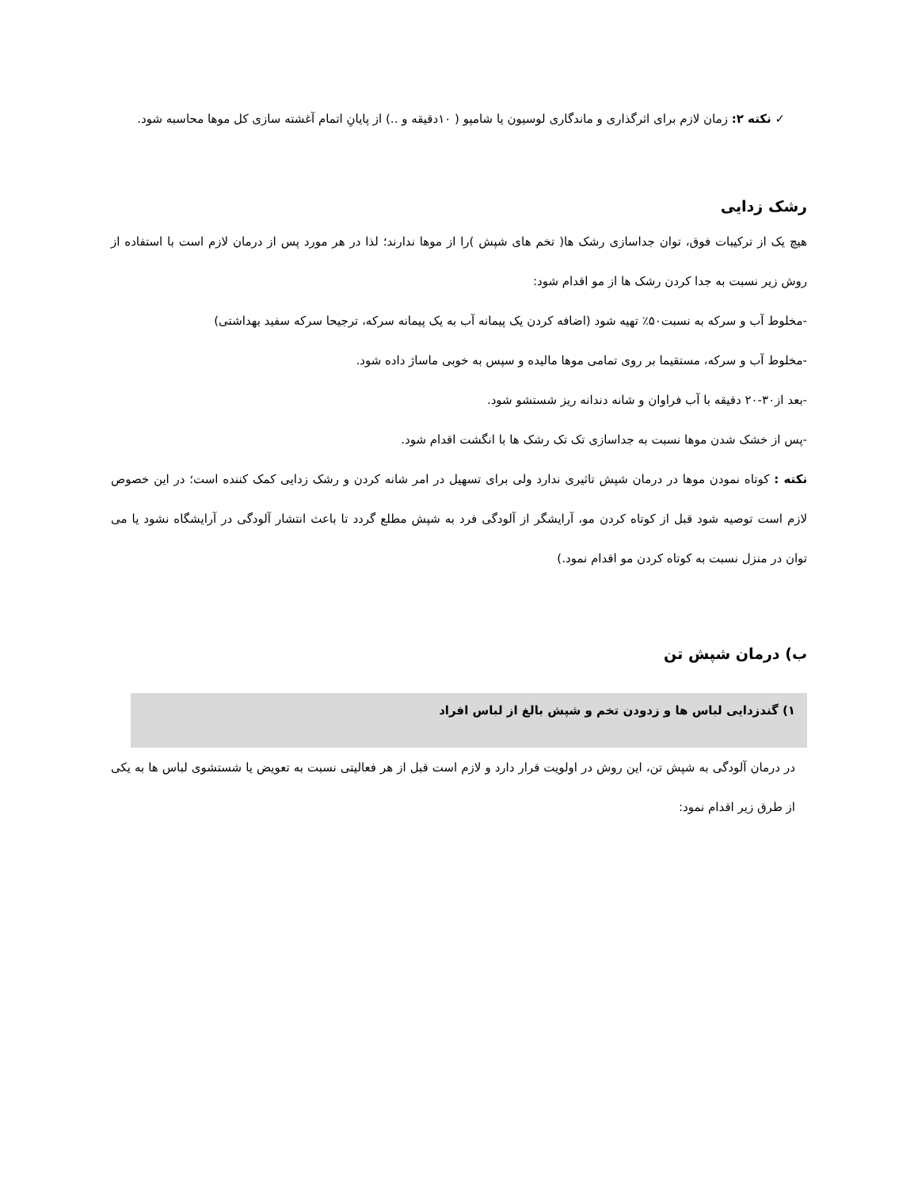✓ نکته ۲: زمان لازم برای اثرگذاری و ماندگاری لوسیون یا شامپو ( ۱۰دقیقه و ..) از پایانِ اتمام آغشته سازی کل موها محاسبه شود.
رشک زدایی
هیچ یک از ترکیبات فوق، توان جداسازی رشک ها( تخم های شپش )را از موها ندارند؛ لذا در هر مورد پس از درمان لازم است با استفاده از روش زیر نسبت به جدا کردن رشک ها از مو اقدام شود:
-مخلوط آب و سرکه به نسبت۵۰٪ تهیه شود (اضافه کردن یک پیمانه آب به یک پیمانه سرکه، ترجیحا سرکه سفید بهداشتی)
-مخلوط آب و سرکه، مستقیما بر روی تمامی موها مالیده و سپس به خوبی ماساژ داده شود.
-بعد از۳۰-۲۰ دقیقه با آب فراوان و شانه دندانه ریز شستشو شود.
-پس از خشک شدن موها نسبت به جداسازی تک تک رشک ها با انگشت اقدام شود.
نکته : کوتاه نمودن موها در درمان شپش تاثیری ندارد ولی برای تسهیل در امر شانه کردن و رشک زدایی کمک کننده است؛ در این خصوص لازم است توصیه شود قبل از کوتاه کردن مو، آرایشگر از آلودگی فرد به شپش مطلع گردد تا باعث انتشار آلودگی در آرایشگاه نشود یا می توان در منزل نسبت به کوتاه کردن مو اقدام نمود.)
ب) درمان شپش تن
۱) گندزدایی لباس ها و زدودن تخم و شپش بالغ از لباس افراد
در درمان آلودگی به شپش تن، این روش در اولویت قرار دارد و لازم است قبل از هر فعالیتی نسبت به تعویض یا شستشوی لباس ها به یکی از طرق زیر اقدام نمود: